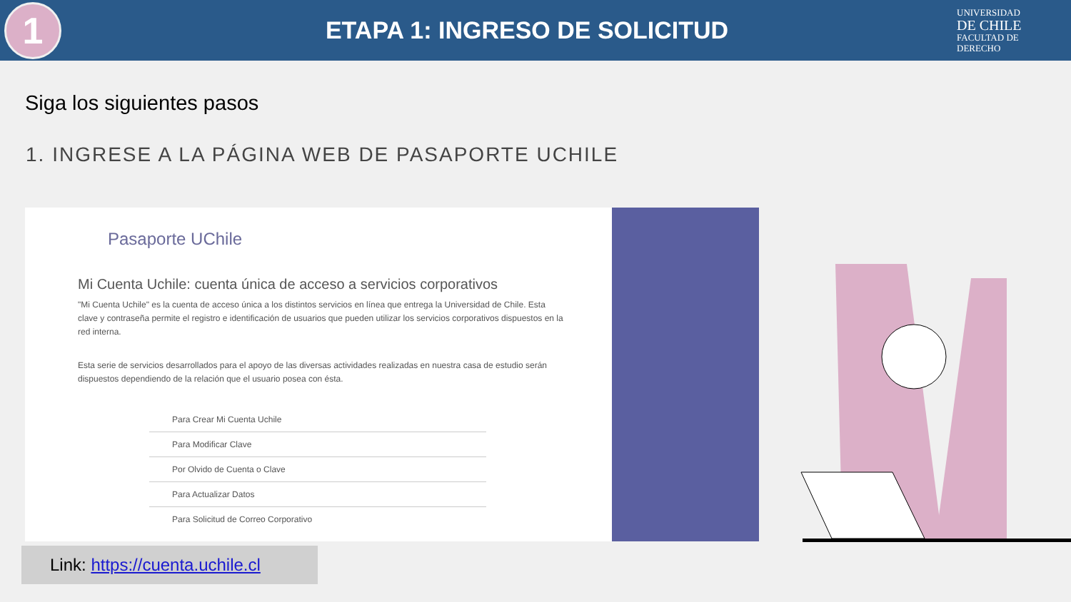1
ETAPA 1: INGRESO DE SOLICITUD
UNIVERSIDAD
DE CHILE
FACULTAD DE DERECHO
Siga los siguientes pasos
1. INGRESE A LA PÁGINA WEB DE PASAPORTE UCHILE
Pasaporte UChile
Mi Cuenta Uchile: cuenta única de acceso a servicios corporativos
"Mi Cuenta Uchile" es la cuenta de acceso única a los distintos servicios en línea que entrega la Universidad de Chile. Esta clave y contraseña permite el registro e identificación de usuarios que pueden utilizar los servicios corporativos dispuestos en la red interna.
Esta serie de servicios desarrollados para el apoyo de las diversas actividades realizadas en nuestra casa de estudio serán dispuestos dependiendo de la relación que el usuario posea con ésta.
Para Crear Mi Cuenta Uchile
Para Modificar Clave
Por Olvido de Cuenta o Clave
Para Actualizar Datos
Para Solicitud de Correo Corporativo
Link: https://cuenta.uchile.cl